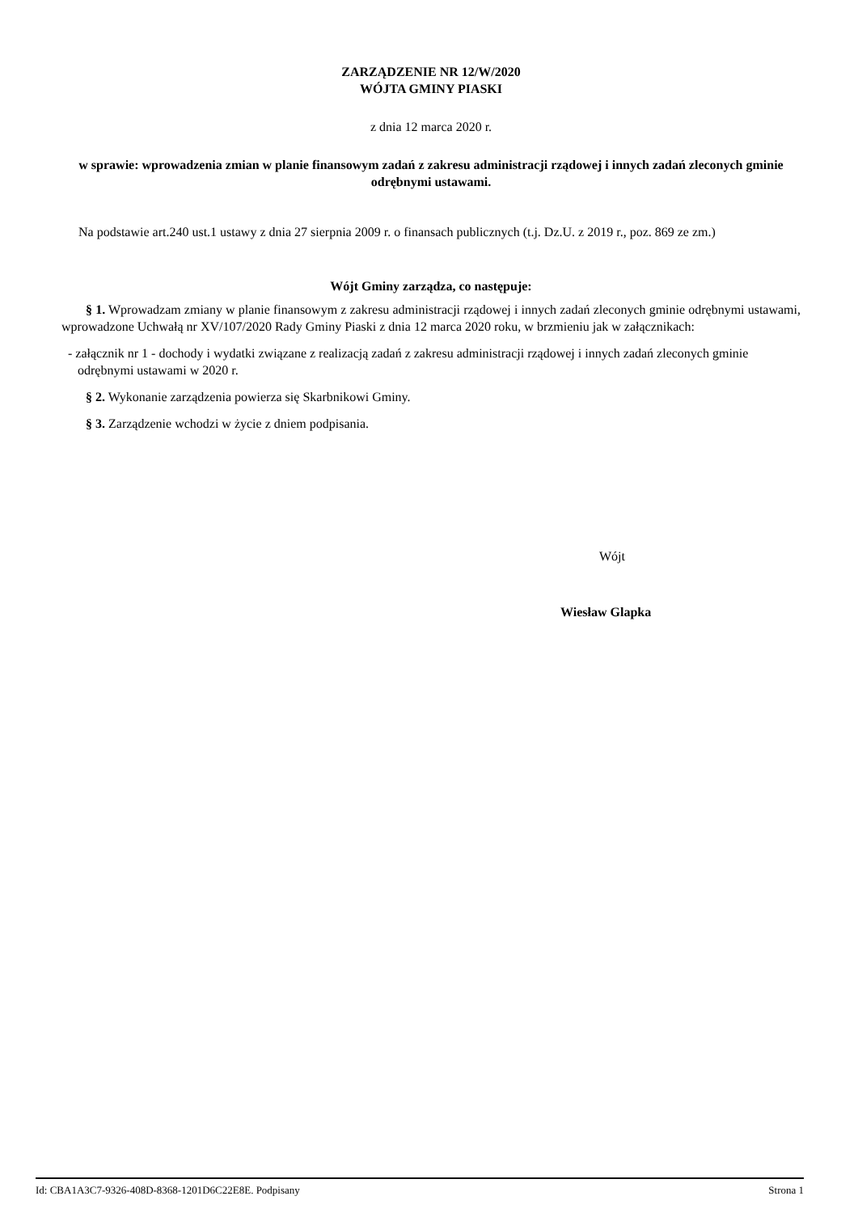ZARZĄDZENIE NR 12/W/2020
WÓJTA GMINY PIASKI
z dnia 12 marca 2020 r.
w sprawie: wprowadzenia zmian w planie finansowym zadań z zakresu administracji rządowej i innych zadań zleconych gminie odrębnymi ustawami.
Na podstawie art.240 ust.1 ustawy z dnia 27 sierpnia 2009 r. o finansach publicznych (t.j. Dz.U. z 2019 r., poz. 869 ze zm.)
Wójt Gminy zarządza, co następuje:
§ 1. Wprowadzam zmiany w planie finansowym z zakresu administracji rządowej i innych zadań zleconych gminie odrębnymi ustawami, wprowadzone Uchwałą nr XV/107/2020 Rady Gminy Piaski z dnia 12 marca 2020 roku, w brzmieniu jak w załącznikach:
- załącznik nr 1 - dochody i wydatki związane z realizacją zadań z zakresu administracji rządowej i innych zadań zleconych gminie odrębnymi ustawami w 2020 r.
§ 2. Wykonanie zarządzenia powierza się Skarbnikowi Gminy.
§ 3. Zarządzenie wchodzi w życie z dniem podpisania.
Wójt
Wiesław Glapka
Id: CBA1A3C7-9326-408D-8368-1201D6C22E8E. Podpisany Strona 1